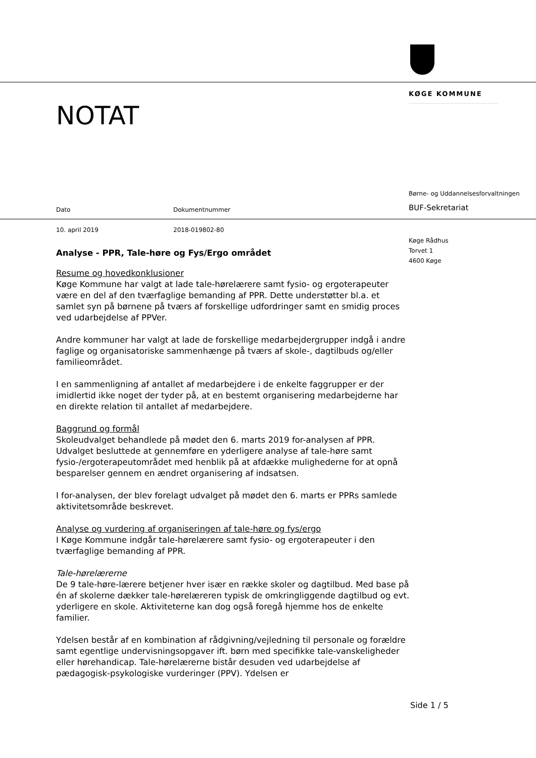KØGE KOMMUNE
NOTAT
Børne- og Uddannelsesforvaltningen
Dato Dokumentnummer BUF-Sekretariat
10. april 2019 2018-019802-80
Køge Rådhus
Torvet 1
4600 Køge
Analyse - PPR, Tale-høre og Fys/Ergo området
Resume og hovedkonklusioner
Køge Kommune har valgt at lade tale-hørelærere samt fysio- og ergoterapeuter være en del af den tværfaglige bemanding af PPR. Dette understøtter bl.a. et samlet syn på børnene på tværs af forskellige udfordringer samt en smidig proces ved udarbejdelse af PPVer.
Andre kommuner har valgt at lade de forskellige medarbejdergrupper indgå i andre faglige og organisatoriske sammenhænge på tværs af skole-, dagtilbuds og/eller familieområdet.
I en sammenligning af antallet af medarbejdere i de enkelte faggrupper er der imidlertid ikke noget der tyder på, at en bestemt organisering medarbejderne har en direkte relation til antallet af medarbejdere.
Baggrund og formål
Skoleudvalget behandlede på mødet den 6. marts 2019 for-analysen af PPR. Udvalget besluttede at gennemføre en yderligere analyse af tale-høre samt fysio-/ergoterapeutområdet med henblik på at afdække mulighederne for at opnå besparelser gennem en ændret organisering af indsatsen.
I for-analysen, der blev forelagt udvalget på mødet den 6. marts er PPRs samlede aktivitetsområde beskrevet.
Analyse og vurdering af organiseringen af tale-høre og fys/ergo
I Køge Kommune indgår tale-hørelærere samt fysio- og ergoterapeuter i den tværfaglige bemanding af PPR.
Tale-hørelærerne
De 9 tale-høre-lærere betjener hver især en række skoler og dagtilbud. Med base på én af skolerne dækker tale-hørelæreren typisk de omkringliggende dagtilbud og evt. yderligere en skole. Aktiviteterne kan dog også foregå hjemme hos de enkelte familier.
Ydelsen består af en kombination af rådgivning/vejledning til personale og forældre samt egentlige undervisningsopgaver ift. børn med specifikke tale-vanskeligheder eller hørehandicap. Tale-hørelærerne bistår desuden ved udarbejdelse af pædagogisk-psykologiske vurderinger (PPV). Ydelsen er
Side 1 / 5